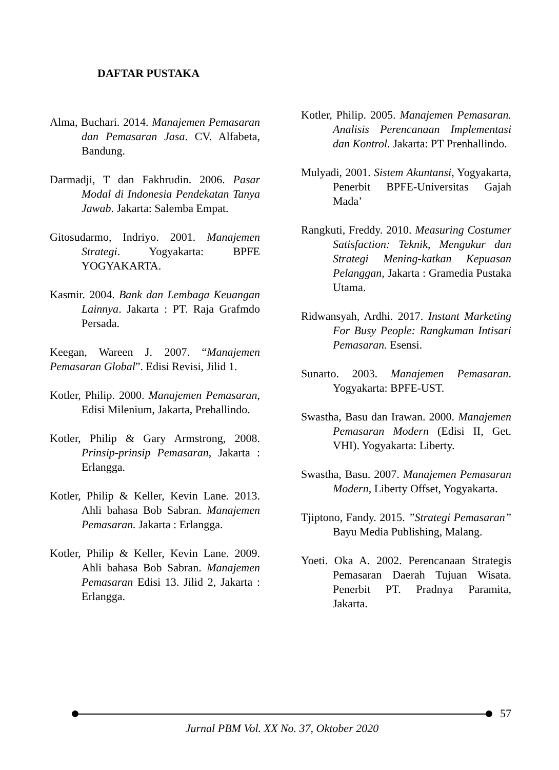DAFTAR PUSTAKA
Alma, Buchari. 2014. Manajemen Pemasaran dan Pemasaran Jasa. CV. Alfabeta, Bandung.
Darmadji, T dan Fakhrudin. 2006. Pasar Modal di Indonesia Pendekatan Tanya Jawab. Jakarta: Salemba Empat.
Gitosudarmo, Indriyo. 2001. Manajemen Strategi. Yogyakarta: BPFE YOGYAKARTA.
Kasmir. 2004. Bank dan Lembaga Keuangan Lainnya. Jakarta : PT. Raja Grafmdo Persada.
Keegan, Wareen J. 2007. “Manajemen Pemasaran Global”. Edisi Revisi, Jilid 1.
Kotler, Philip. 2000. Manajemen Pemasaran, Edisi Milenium, Jakarta, Prehallindo.
Kotler, Philip & Gary Armstrong, 2008. Prinsip-prinsip Pemasaran, Jakarta : Erlangga.
Kotler, Philip & Keller, Kevin Lane. 2013. Ahli bahasa Bob Sabran. Manajemen Pemasaran. Jakarta : Erlangga.
Kotler, Philip & Keller, Kevin Lane. 2009. Ahli bahasa Bob Sabran. Manajemen Pemasaran Edisi 13. Jilid 2, Jakarta : Erlangga.
Kotler, Philip. 2005. Manajemen Pemasaran. Analisis Perencanaan Implementasi dan Kontrol. Jakarta: PT Prenhallindo.
Mulyadi, 2001. Sistem Akuntansi, Yogyakarta, Penerbit BPFE-Universitas Gajah Mada’
Rangkuti, Freddy. 2010. Measuring Costumer Satisfaction: Teknik, Mengukur dan Strategi Mening-katkan Kepuasan Pelanggan, Jakarta : Gramedia Pustaka Utama.
Ridwansyah, Ardhi. 2017. Instant Marketing For Busy People: Rangkuman Intisari Pemasaran. Esensi.
Sunarto. 2003. Manajemen Pemasaran. Yogyakarta: BPFE-UST.
Swastha, Basu dan Irawan. 2000. Manajemen Pemasaran Modern (Edisi II, Get. VHI). Yogyakarta: Liberty.
Swastha, Basu. 2007. Manajemen Pemasaran Modern, Liberty Offset, Yogyakarta.
Tjiptono, Fandy. 2015. ”Strategi Pemasaran” Bayu Media Publishing, Malang.
Yoeti. Oka A. 2002. Perencanaan Strategis Pemasaran Daerah Tujuan Wisata. Penerbit PT. Pradnya Paramita, Jakarta.
Jurnal PBM Vol. XX No. 37, Oktober 2020 57